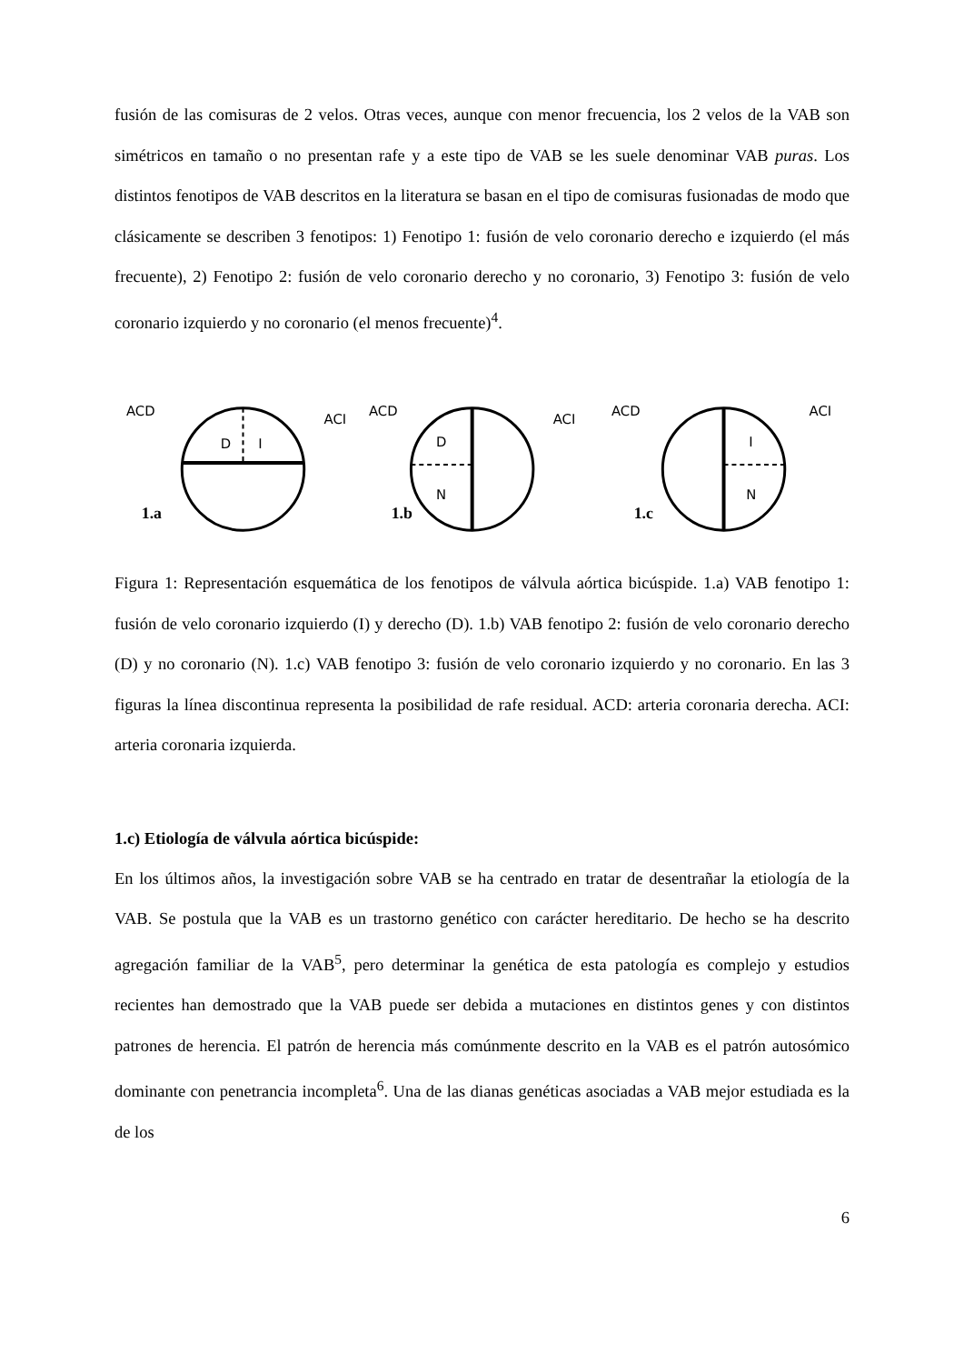fusión de las comisuras de 2 velos. Otras veces, aunque con menor frecuencia, los 2 velos de la VAB son simétricos en tamaño o no presentan rafe y a este tipo de VAB se les suele denominar VAB puras. Los distintos fenotipos de VAB descritos en la literatura se basan en el tipo de comisuras fusionadas de modo que clásicamente se describen 3 fenotipos: 1) Fenotipo 1: fusión de velo coronario derecho e izquierdo (el más frecuente), 2) Fenotipo 2: fusión de velo coronario derecho y no coronario, 3) Fenotipo 3: fusión de velo coronario izquierdo y no coronario (el menos frecuente)<sup>4</sup>.
ACD
ACI
D
I
1.a
ACD
ACI
D
N
1.b
ACD
ACI
I
N
1.c
Figura 1: Representación esquemática de los fenotipos de válvula aórtica bicúspide. 1.a) VAB fenotipo 1: fusión de velo coronario izquierdo (I) y derecho (D). 1.b) VAB fenotipo 2: fusión de velo coronario derecho (D) y no coronario (N). 1.c) VAB fenotipo 3: fusión de velo coronario izquierdo y no coronario. En las 3 figuras la línea discontinua representa la posibilidad de rafe residual. ACD: arteria coronaria derecha. ACI: arteria coronaria izquierda.
1.c) Etiología de válvula aórtica bicúspide:
En los últimos años, la investigación sobre VAB se ha centrado en tratar de desentrañar la etiología de la VAB. Se postula que la VAB es un trastorno genético con carácter hereditario. De hecho se ha descrito agregación familiar de la VAB<sup>5</sup>, pero determinar la genética de esta patología es complejo y estudios recientes han demostrado que la VAB puede ser debida a mutaciones en distintos genes y con distintos patrones de herencia. El patrón de herencia más comúnmente descrito en la VAB es el patrón autosómico dominante con penetrancia incompleta<sup>6</sup>. Una de las dianas genéticas asociadas a VAB mejor estudiada es la de los
6